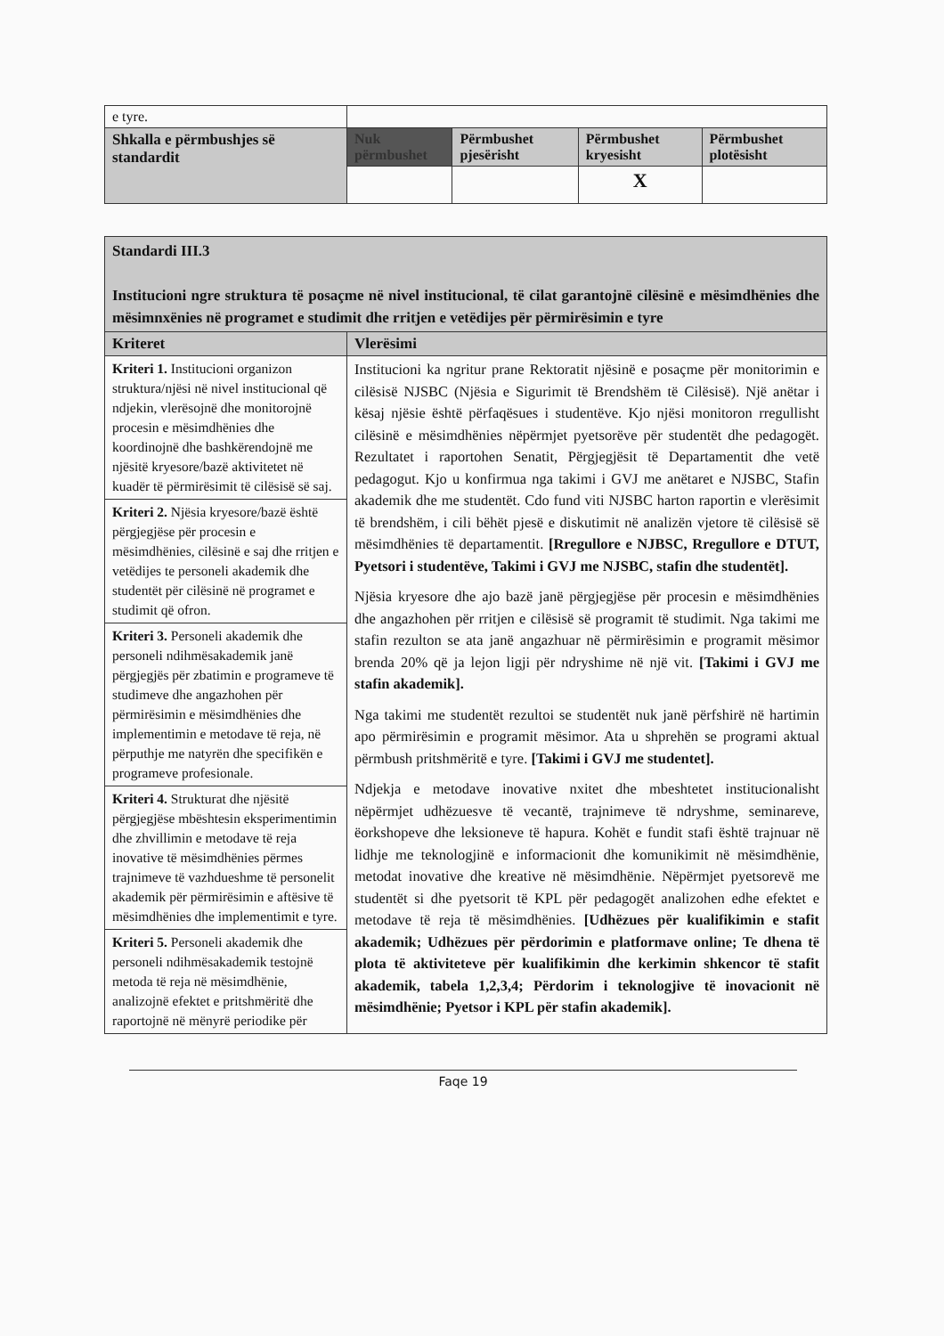| e tyre. | | | | |
| Shkalla e përmbushjes së standardit | Nuk përmbushet | Përmbushet pjesërisht | Përmbushet kryesisht | Përmbushet plotësisht |
| | | | X | |
| Standardi III.3 Institucioni ngre struktura të posaçme në nivel institucional, të cilat garantojnë cilësinë e mësimdhënies dhe mësimnxënies në programet e studimit dhe rritjen e vetëdijes për përmirësimin e tyre | |
| Kriteret | Vlerësimi |
| Kriteri 1. Institucioni organizon struktura/njësi në nivel institucional që ndjekin, vlerësojnë dhe monitorojnë procesin e mësimdhënies dhe koordinojnë dhe bashkërendojnë me njësitë kryesore/bazë aktivitetet në kuadër të përmirësimit të cilësisë së saj. | Institucioni ka ngritur prane Rektoratit njësinë e posaçme për monitorimin e cilësisë NJSBC (Njësia e Sigurimit të Brendshëm të Cilësisë). Një anëtar i kësaj njësie është përfaqësues i studentëve. Kjo njësi monitoron rregullisht cilësinë e mësimdhënies nëpërmjet pyetsorëve për studentët dhe pedagogët. Rezultatet i raportohen Senatit, Përgjegjësit të Departamentit dhe vetë pedagogut. Kjo u konfirmua nga takimi i GVJ me anëtaret e NJSBC, Stafin akademik dhe me studentët. Cdo fund viti NJSBC harton raportin e vlerësimit të brendshëm, i cili bëhët pjesë e diskutimit në analizën vjetore të cilësisë së mësimdhënies të departamentit. [Rregullore e NJBSC, Rregullore e DTUT, Pyetsori i studentëve, Takimi i GVJ me NJSBC, stafin dhe studentët]. Njësia kryesore dhe ajo bazë janë përgjegjëse për procesin e mësimdhënies dhe angazhohen për rritjen e cilësisë së programit të studimit. Nga takimi me stafin rezulton se ata janë angazhuar në përmirësimin e programit mësimor brenda 20% që ja lejon ligji për ndryshime në një vit. [Takimi i GVJ me stafin akademik]. Nga takimi me studentët rezultoi se studentët nuk janë përfshirë në hartimin apo përmirësimin e programit mësimor. Ata u shprehën se programi aktual përmbush pritshmëritë e tyre. [Takimi i GVJ me studentet]. Ndjekja e metodave inovative nxitet dhe mbeshtetet institucionalisht nëpërmjet udhëzuesve të vecantë, trajnimeve të ndryshme, seminareve, ëorkshopeve dhe leksioneve të hapura. Kohët e fundit stafi është trajnuar në lidhje me teknologjinë e informacionit dhe komunikimit në mësimdhënie, metodat inovative dhe kreative në mësimdhënie. Nëpërmjet pyetsorevë me studentët si dhe pyetsorit të KPL për pedagogët analizohen edhe efektet e metodave të reja të mësimdhënies. [Udhëzues për kualifikimin e stafit akademik; Udhëzues për përdorimin e platformave online; Te dhena të plota të aktiviteteve për kualifikimin dhe kerkimin shkencor të stafit akademik, tabela 1,2,3,4; Përdorim i teknologjive të inovacionit në mësimdhënie; Pyetsor i KPL për stafin akademik]. |
| Kriteri 2. Njësia kryesore/bazë është përgjegjëse për procesin e mësimdhënies, cilësinë e saj dhe rritjen e vetëdijes te personeli akademik dhe studentët për cilësinë në programet e studimit që ofron. | |
| Kriteri 3. Personeli akademik dhe personeli ndihmësakademik janë përgjegjës për zbatimin e programeve të studimeve dhe angazhohen për përmirësimin e mësimdhënies dhe implementimin e metodave të reja, në përputhje me natyrën dhe specifikën e programeve profesionale. | |
| Kriteri 4. Strukturat dhe njësitë përgjegjëse mbështesin eksperimentimin dhe zhvillimin e metodave të reja inovative të mësimdhënies përmes trajnimeve të vazhdueshme të personelit akademik për përmirësimin e aftësive të mësimdhënies dhe implementimit e tyre. | |
| Kriteri 5. Personeli akademik dhe personeli ndihmësakademik testojnë metoda të reja në mësimdhënie, analizojnë efektet e pritshmëritë dhe raportojnë në mënyrë periodike për | |
Faqe 19